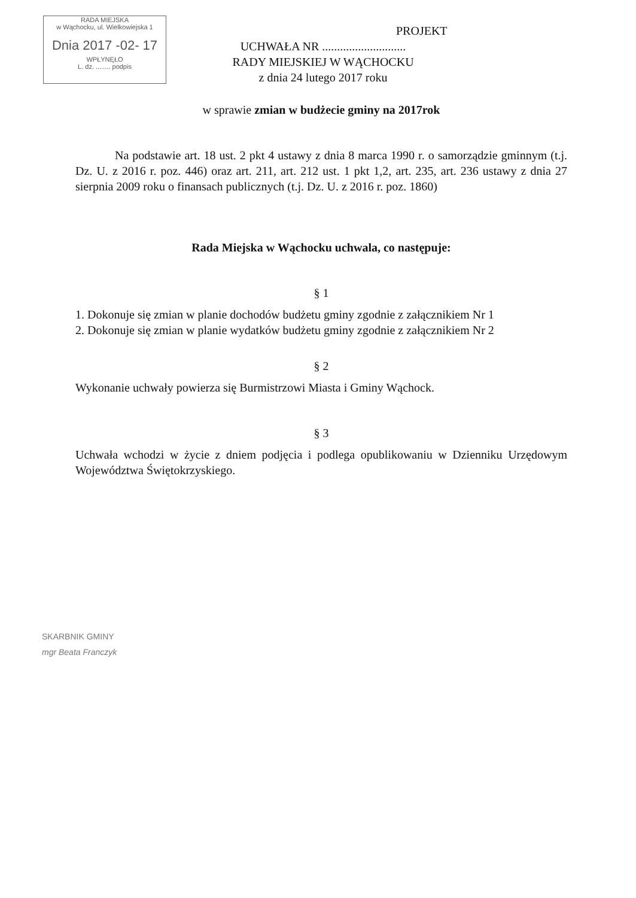RADA MIEJSKA
w Wąchocku, ul. Wielkowiejska 1
Dnia 2017 -02- 17
WPŁYNĘŁO
L. dz. ........ podpis
PROJEKT
UCHWAŁA NR ............................
RADY MIEJSKIEJ W WĄCHOCKU
z dnia 24 lutego 2017 roku
w sprawie zmian w budżecie gminy na 2017rok
Na podstawie art. 18 ust. 2 pkt 4 ustawy z dnia 8 marca 1990 r. o samorządzie gminnym (t.j. Dz. U. z 2016 r. poz. 446) oraz art. 211, art. 212 ust. 1 pkt 1,2, art. 235, art. 236 ustawy z dnia 27 sierpnia 2009 roku o finansach publicznych (t.j. Dz. U. z 2016 r. poz. 1860)
Rada Miejska w Wąchocku uchwala, co następuje:
§ 1
1. Dokonuje się zmian w planie dochodów budżetu gminy zgodnie z załącznikiem Nr 1
2. Dokonuje się zmian w planie wydatków budżetu gminy zgodnie z załącznikiem Nr 2
§ 2
Wykonanie uchwały powierza się Burmistrzowi Miasta i Gminy Wąchock.
§ 3
Uchwała wchodzi w życie z dniem podjęcia i podlega opublikowaniu w Dzienniku Urzędowym Województwa Świętokrzyskiego.
SKARBNIK GMINY
mgr Beata Franczyk